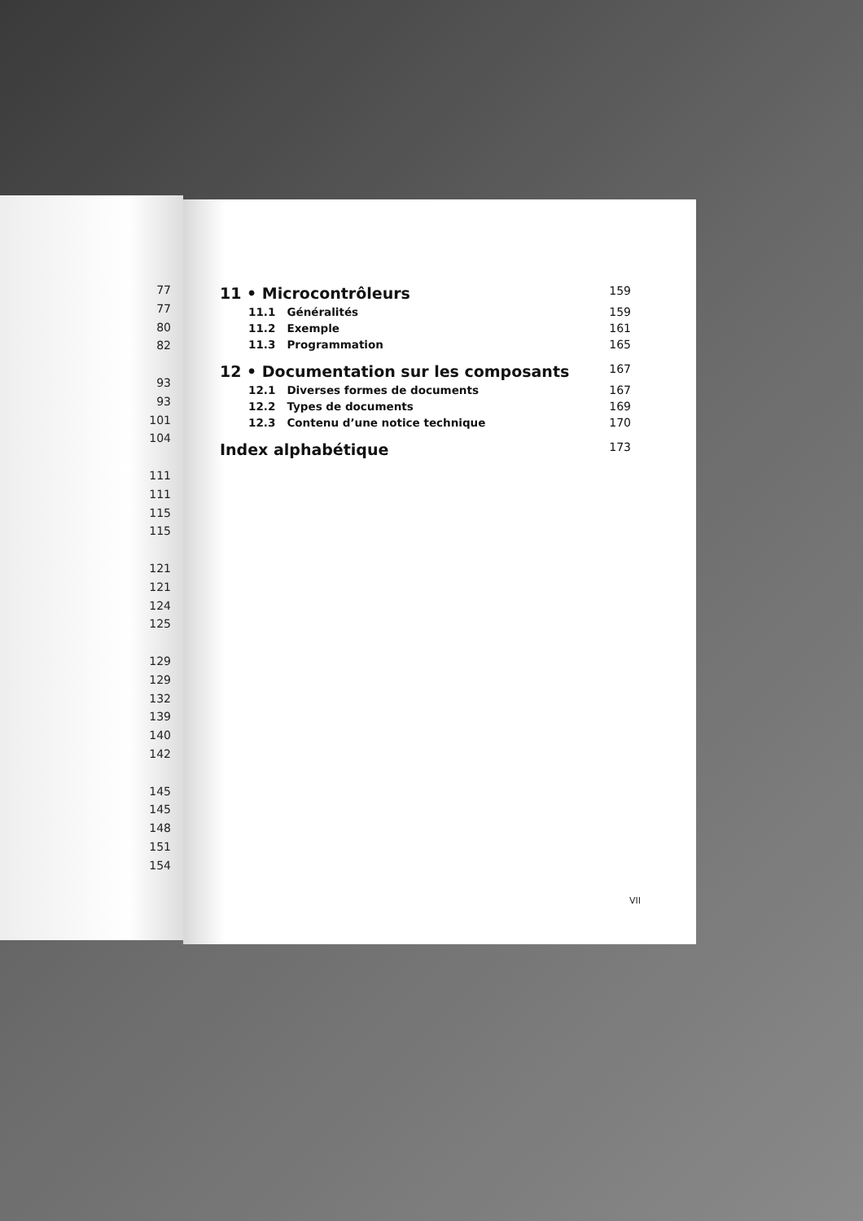77
77
80
82
93
93
101
104
111
111
115
115
121
121
124
125
129
129
132
139
140
142
145
145
148
151
154
11 • Microcontrôleurs 159
11.1 Généralités 159
11.2 Exemple 161
11.3 Programmation 165
12 • Documentation sur les composants 167
12.1 Diverses formes de documents 167
12.2 Types de documents 169
12.3 Contenu d’une notice technique 170
Index alphabétique 173
VII